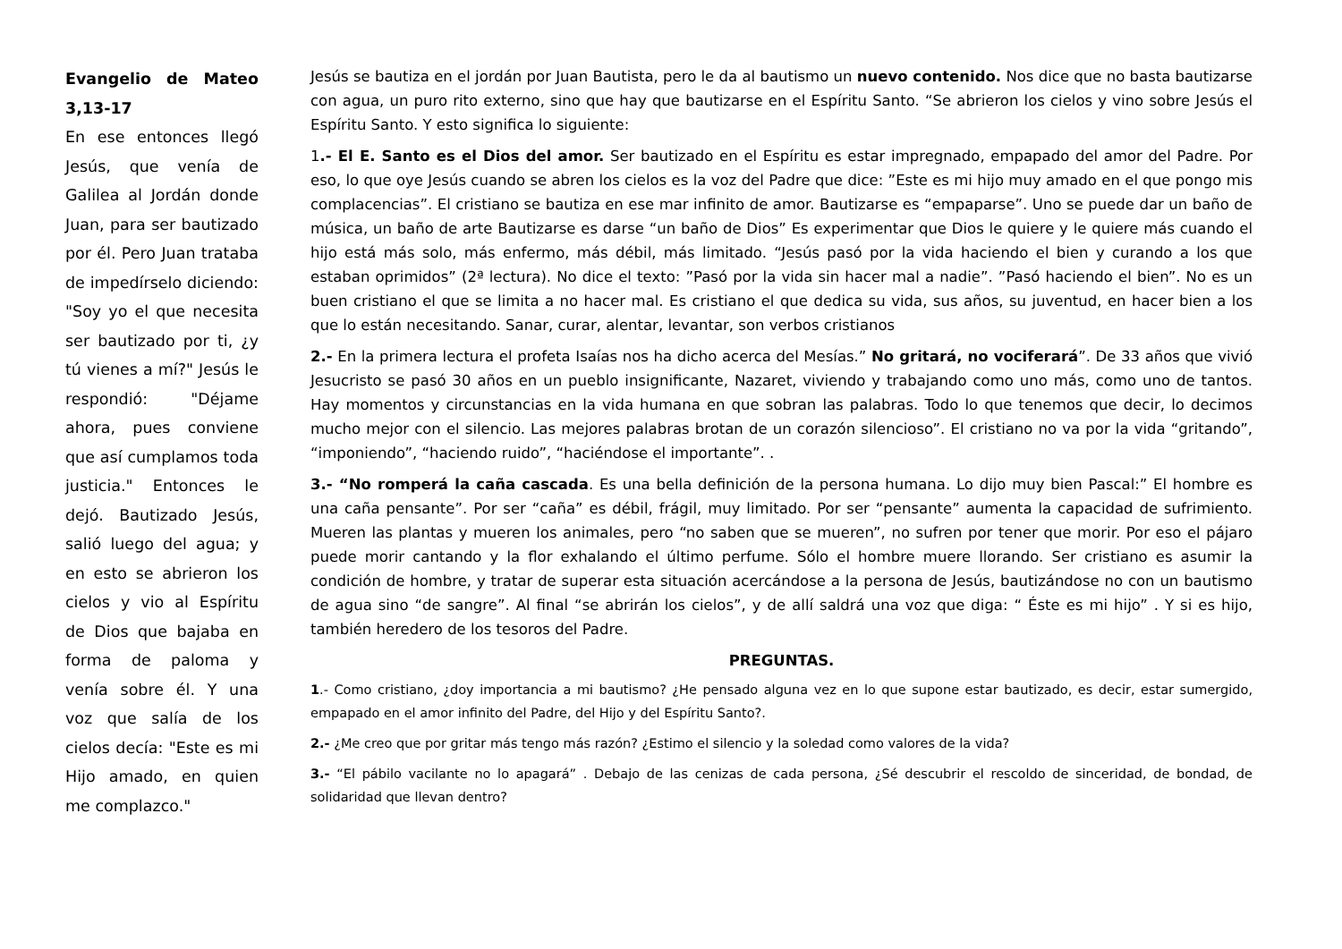Evangelio de Mateo 3,13-17
En ese entonces llegó Jesús, que venía de Galilea al Jordán donde Juan, para ser bautizado por él. Pero Juan trataba de impedírselo diciendo: "Soy yo el que necesita ser bautizado por ti, ¿y tú vienes a mí?" Jesús le respondió: "Déjame ahora, pues conviene que así cumplamos toda justicia." Entonces le dejó. Bautizado Jesús, salió luego del agua; y en esto se abrieron los cielos y vio al Espíritu de Dios que bajaba en forma de paloma y venía sobre él. Y una voz que salía de los cielos decía: "Este es mi Hijo amado, en quien me complazco."
Jesús se bautiza en el jordán por Juan Bautista, pero le da al bautismo un nuevo contenido. Nos dice que no basta bautizarse con agua, un puro rito externo, sino que hay que bautizarse en el Espíritu Santo. “Se abrieron los cielos y vino sobre Jesús el Espíritu Santo. Y esto significa lo siguiente:
1.- El E. Santo es el Dios del amor. Ser bautizado en el Espíritu es estar impregnado, empapado del amor del Padre. Por eso, lo que oye Jesús cuando se abren los cielos es la voz del Padre que dice: ”Este es mi hijo muy amado en el que pongo mis complacencias”. El cristiano se bautiza en ese mar infinito de amor. Bautizarse es “empaparse”. Uno se puede dar un baño de música, un baño de arte Bautizarse es darse “un baño de Dios” Es experimentar que Dios le quiere y le quiere más cuando el hijo está más solo, más enfermo, más débil, más limitado. “Jesús pasó por la vida haciendo el bien y curando a los que estaban oprimidos” (2ª lectura). No dice el texto: ”Pasó por la vida sin hacer mal a nadie”. ”Pasó haciendo el bien”. No es un buen cristiano el que se limita a no hacer mal. Es cristiano el que dedica su vida, sus años, su juventud, en hacer bien a los que lo están necesitando. Sanar, curar, alentar, levantar, son verbos cristianos
2.- En la primera lectura el profeta Isaías nos ha dicho acerca del Mesías.” No gritará, no vociferará”. De 33 años que vivió Jesucristo se pasó 30 años en un pueblo insignificante, Nazaret, viviendo y trabajando como uno más, como uno de tantos. Hay momentos y circunstancias en la vida humana en que sobran las palabras. Todo lo que tenemos que decir, lo decimos mucho mejor con el silencio. Las mejores palabras brotan de un corazón silencioso”. El cristiano no va por la vida “gritando”, “imponiendo”, “haciendo ruido”, “haciéndose el importante”. .
3.- “No romperá la caña cascada. Es una bella definición de la persona humana. Lo dijo muy bien Pascal:” El hombre es una caña pensante”. Por ser “caña” es débil, frágil, muy limitado. Por ser “pensante” aumenta la capacidad de sufrimiento. Mueren las plantas y mueren los animales, pero “no saben que se mueren”, no sufren por tener que morir. Por eso el pájaro puede morir cantando y la flor exhalando el último perfume. Sólo el hombre muere llorando. Ser cristiano es asumir la condición de hombre, y tratar de superar esta situación acercándose a la persona de Jesús, bautizándose no con un bautismo de agua sino “de sangre”. Al final “se abrirán los cielos”, y de allí saldrá una voz que diga: “ Éste es mi hijo” . Y si es hijo, también heredero de los tesoros del Padre.
PREGUNTAS.
1.- Como cristiano, ¿doy importancia a mi bautismo? ¿He pensado alguna vez en lo que supone estar bautizado, es decir, estar sumergido, empapado en el amor infinito del Padre, del Hijo y del Espíritu Santo?.
2.- ¿Me creo que por gritar más tengo más razón? ¿Estimo el silencio y la soledad como valores de la vida?
3.- “El pábilo vacilante no lo apagará” . Debajo de las cenizas de cada persona, ¿Sé descubrir el rescoldo de sinceridad, de bondad, de solidaridad que llevan dentro?